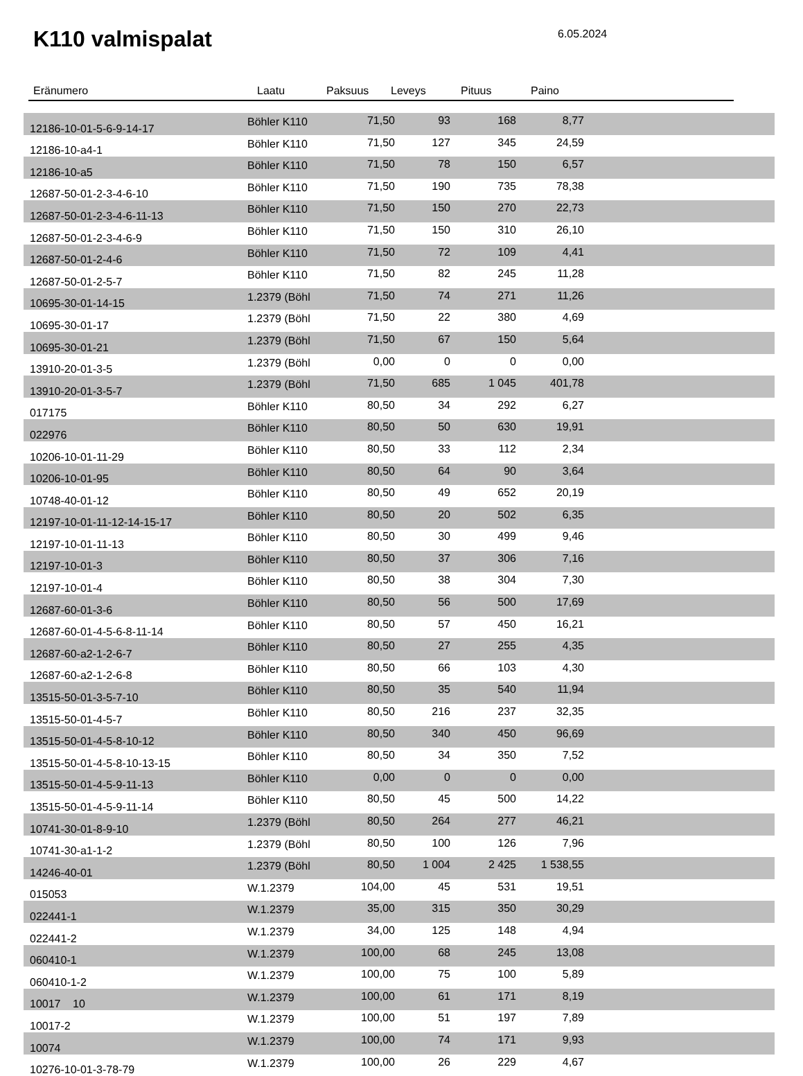K110 valmispalat 6.05.2024
Eränumero Laatu Paksuus Leveys Pituus Paino
| 12186-10-01-5-6-9-14-17 | Böhler K110 | 71,50 | 93 | 168 | 8,77 | |
| 12186-10-a4-1 | Böhler K110 | 71,50 | 127 | 345 | 24,59 | |
| 12186-10-a5 | Böhler K110 | 71,50 | 78 | 150 | 6,57 | |
| 12687-50-01-2-3-4-6-10 | Böhler K110 | 71,50 | 190 | 735 | 78,38 | |
| 12687-50-01-2-3-4-6-11-13 | Böhler K110 | 71,50 | 150 | 270 | 22,73 | |
| 12687-50-01-2-3-4-6-9 | Böhler K110 | 71,50 | 150 | 310 | 26,10 | |
| 12687-50-01-2-4-6 | Böhler K110 | 71,50 | 72 | 109 | 4,41 | |
| 12687-50-01-2-5-7 | Böhler K110 | 71,50 | 82 | 245 | 11,28 | |
| 10695-30-01-14-15 | 1.2379 (Böhl | 71,50 | 74 | 271 | 11,26 | |
| 10695-30-01-17 | 1.2379 (Böhl | 71,50 | 22 | 380 | 4,69 | |
| 10695-30-01-21 | 1.2379 (Böhl | 71,50 | 67 | 150 | 5,64 | |
| 13910-20-01-3-5 | 1.2379 (Böhl | 0,00 | 0 | 0 | 0,00 | |
| 13910-20-01-3-5-7 | 1.2379 (Böhl | 71,50 | 685 | 1 045 | 401,78 | |
| 017175 | Böhler K110 | 80,50 | 34 | 292 | 6,27 | |
| 022976 | Böhler K110 | 80,50 | 50 | 630 | 19,91 | |
| 10206-10-01-11-29 | Böhler K110 | 80,50 | 33 | 112 | 2,34 | |
| 10206-10-01-95 | Böhler K110 | 80,50 | 64 | 90 | 3,64 | |
| 10748-40-01-12 | Böhler K110 | 80,50 | 49 | 652 | 20,19 | |
| 12197-10-01-11-12-14-15-17 | Böhler K110 | 80,50 | 20 | 502 | 6,35 | |
| 12197-10-01-11-13 | Böhler K110 | 80,50 | 30 | 499 | 9,46 | |
| 12197-10-01-3 | Böhler K110 | 80,50 | 37 | 306 | 7,16 | |
| 12197-10-01-4 | Böhler K110 | 80,50 | 38 | 304 | 7,30 | |
| 12687-60-01-3-6 | Böhler K110 | 80,50 | 56 | 500 | 17,69 | |
| 12687-60-01-4-5-6-8-11-14 | Böhler K110 | 80,50 | 57 | 450 | 16,21 | |
| 12687-60-a2-1-2-6-7 | Böhler K110 | 80,50 | 27 | 255 | 4,35 | |
| 12687-60-a2-1-2-6-8 | Böhler K110 | 80,50 | 66 | 103 | 4,30 | |
| 13515-50-01-3-5-7-10 | Böhler K110 | 80,50 | 35 | 540 | 11,94 | |
| 13515-50-01-4-5-7 | Böhler K110 | 80,50 | 216 | 237 | 32,35 | |
| 13515-50-01-4-5-8-10-12 | Böhler K110 | 80,50 | 340 | 450 | 96,69 | |
| 13515-50-01-4-5-8-10-13-15 | Böhler K110 | 80,50 | 34 | 350 | 7,52 | |
| 13515-50-01-4-5-9-11-13 | Böhler K110 | 0,00 | 0 | 0 | 0,00 | |
| 13515-50-01-4-5-9-11-14 | Böhler K110 | 80,50 | 45 | 500 | 14,22 | |
| 10741-30-01-8-9-10 | 1.2379 (Böhl | 80,50 | 264 | 277 | 46,21 | |
| 10741-30-a1-1-2 | 1.2379 (Böhl | 80,50 | 100 | 126 | 7,96 | |
| 14246-40-01 | 1.2379 (Böhl | 80,50 | 1 004 | 2 425 | 1 538,55 | |
| 015053 | W.1.2379 | 104,00 | 45 | 531 | 19,51 | |
| 022441-1 | W.1.2379 | 35,00 | 315 | 350 | 30,29 | |
| 022441-2 | W.1.2379 | 34,00 | 125 | 148 | 4,94 | |
| 060410-1 | W.1.2379 | 100,00 | 68 | 245 | 13,08 | |
| 060410-1-2 | W.1.2379 | 100,00 | 75 | 100 | 5,89 | |
| 10017 | W.1.2379 | 100,00 | 61 | 171 | 8,19 | |
| 10017-2 | W.1.2379 | 100,00 | 51 | 197 | 7,89 | |
| 10074 | W.1.2379 | 100,00 | 74 | 171 | 9,93 | |
| 10276-10-01-3-78-79 | W.1.2379 | 100,00 | 26 | 229 | 4,67 | |
10